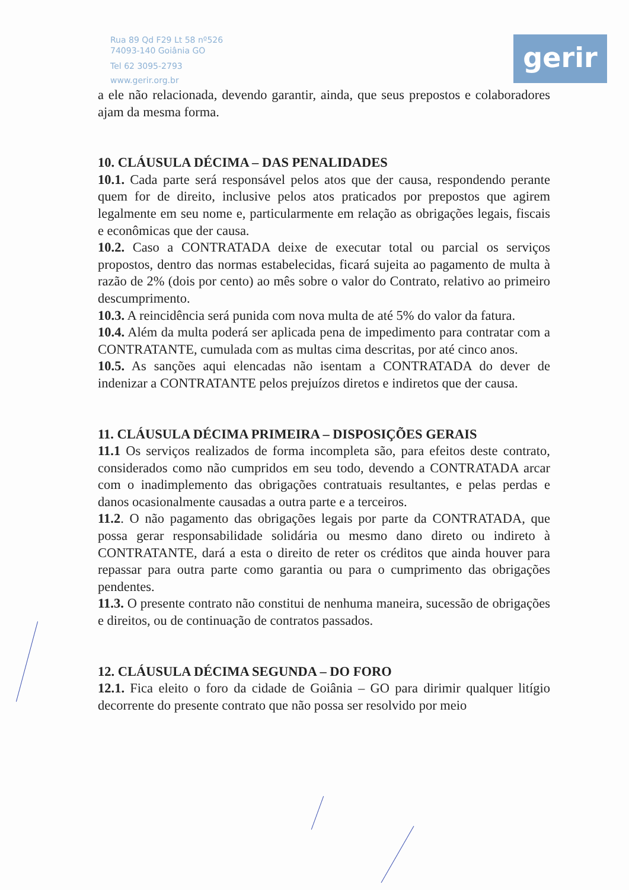Rua 89 Qd F29 Lt 58 nº526
74093-140 Goiânia GO
Tel 62 3095-2793
www.gerir.org.br
gerir
a ele não relacionada, devendo garantir, ainda, que seus prepostos e colaboradores ajam da mesma forma.
10. CLÁUSULA DÉCIMA – DAS PENALIDADES
10.1. Cada parte será responsável pelos atos que der causa, respondendo perante quem for de direito, inclusive pelos atos praticados por prepostos que agirem legalmente em seu nome e, particularmente em relação as obrigações legais, fiscais e econômicas que der causa.
10.2. Caso a CONTRATADA deixe de executar total ou parcial os serviços propostos, dentro das normas estabelecidas, ficará sujeita ao pagamento de multa à razão de 2% (dois por cento) ao mês sobre o valor do Contrato, relativo ao primeiro descumprimento.
10.3. A reincidência será punida com nova multa de até 5% do valor da fatura.
10.4. Além da multa poderá ser aplicada pena de impedimento para contratar com a CONTRATANTE, cumulada com as multas cima descritas, por até cinco anos.
10.5. As sanções aqui elencadas não isentam a CONTRATADA do dever de indenizar a CONTRATANTE pelos prejuízos diretos e indiretos que der causa.
11. CLÁUSULA DÉCIMA PRIMEIRA – DISPOSIÇÕES GERAIS
11.1 Os serviços realizados de forma incompleta são, para efeitos deste contrato, considerados como não cumpridos em seu todo, devendo a CONTRATADA arcar com o inadimplemento das obrigações contratuais resultantes, e pelas perdas e danos ocasionalmente causadas a outra parte e a terceiros.
11.2. O não pagamento das obrigações legais por parte da CONTRATADA, que possa gerar responsabilidade solidária ou mesmo dano direto ou indireto à CONTRATANTE, dará a esta o direito de reter os créditos que ainda houver para repassar para outra parte como garantia ou para o cumprimento das obrigações pendentes.
11.3. O presente contrato não constitui de nenhuma maneira, sucessão de obrigações e direitos, ou de continuação de contratos passados.
12. CLÁUSULA DÉCIMA SEGUNDA – DO FORO
12.1. Fica eleito o foro da cidade de Goiânia – GO para dirimir qualquer litígio decorrente do presente contrato que não possa ser resolvido por meio